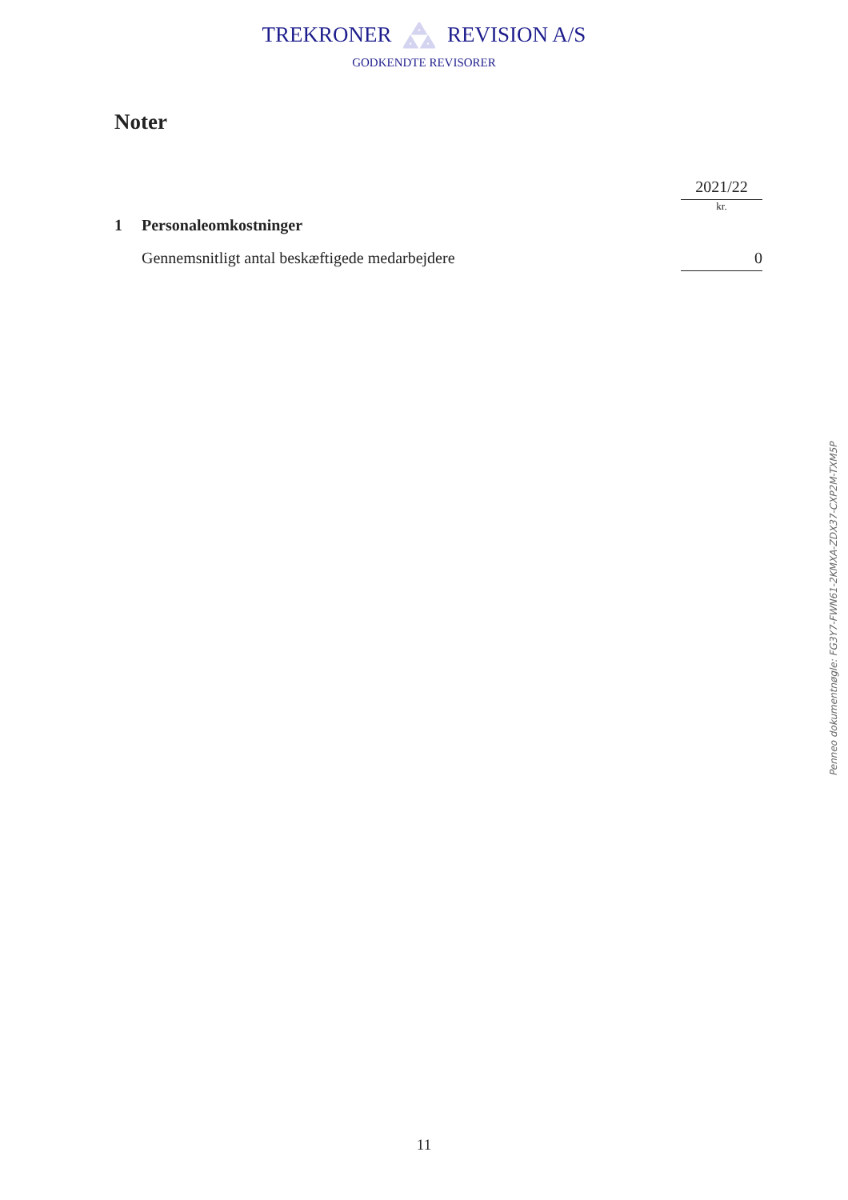TREKRONER REVISION A/S
GODKENDTE REVISORER
Noter
| | | 2021/22 |
| | | kr. |
| 1 | Personaleomkostninger | |
| | Gennemsnitligt antal beskæftigede medarbejdere | 0 |
Penneo dokumentnøgle: FG3Y7-FWN61-2KMXA-ZDX37-CXP2M-TXM5P
11